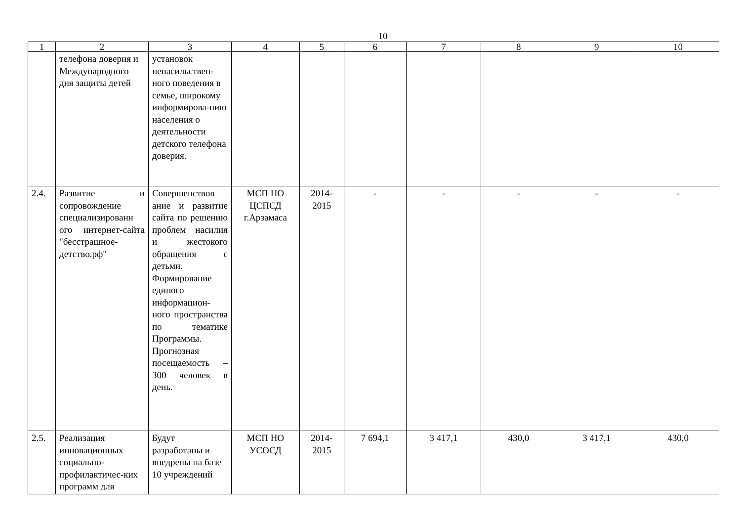10
| 1 | 2 | 3 | 4 | 5 | 6 | 7 | 8 | 9 | 10 |
| --- | --- | --- | --- | --- | --- | --- | --- | --- | --- |
| | телефона доверия и Международного дня защиты детей | установок ненасильствен-ного поведения в семье, широкому информирова-нию населения о деятельности детского телефона доверия. | | | | | | | |
| 2.4. | Развитие и сопровождение специализированн ого интернет-сайта "бесстрашное-детство.рф" | Совершенствов ание и развитие сайта по решению проблем насилия и жестокого обращения с детьми. Формирование единого информацион-ного пространства по тематике Программы. Прогнозная посещаемость – 300 человек в день. | МСП НО ЦСПСД г.Арзамаса | 2014-2015 | - | - | - | - | - |
| 2.5. | Реализация инновационных социально-профилактичес-ких программ для | Будут разработаны и внедрены на базе 10 учреждений | МСП НО УСОСД | 2014-2015 | 7 694,1 | 3 417,1 | 430,0 | 3 417,1 | 430,0 |